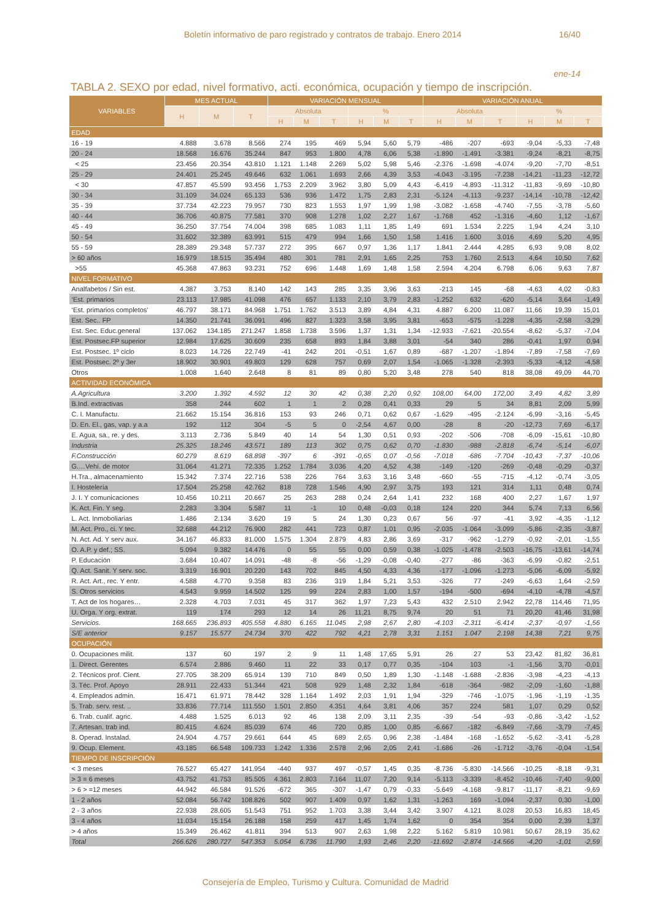Boletín informativo de paro registrado y contratos de trabajo. Enero 2014 16/40
ene-14
TABLA 2. SEXO por edad, nivel formativo, acti. económica, ocupación y tiempo de inscripción.
| VARIABLES | MES ACTUAL | | | VARIACIÓN MENSUAL | | | | | | VARIACIÓN ANUAL | | | | | |
| --- | --- | --- | --- | --- | --- | --- | --- | --- | --- | --- | --- | --- | --- | --- | --- |
| | H | M | T | Absoluta | | | % | | | Absoluta | | | % | | |
| | | | | H | M | T | H | M | T | H | M | T | H | M | T |
| EDAD | | | | | | | | | | | | | | | |
| 16 - 19 | 4.888 | 3.678 | 8.566 | 274 | 195 | 469 | 5,94 | 5,60 | 5,79 | -486 | -207 | -693 | -9,04 | -5,33 | -7,48 |
| 20 - 24 | 18.568 | 16.676 | 35.244 | 847 | 953 | 1.800 | 4,78 | 6,06 | 5,38 | -1.890 | -1.491 | -3.381 | -9,24 | -8,21 | -8,75 |
| < 25 | 23.456 | 20.354 | 43.810 | 1.121 | 1.148 | 2.269 | 5,02 | 5,98 | 5,46 | -2.376 | -1.698 | -4.074 | -9,20 | -7,70 | -8,51 |
| 25 - 29 | 24.401 | 25.245 | 49.646 | 632 | 1.061 | 1.693 | 2,66 | 4,39 | 3,53 | -4.043 | -3.195 | -7.238 | -14,21 | -11,23 | -12,72 |
| < 30 | 47.857 | 45.599 | 93.456 | 1.753 | 2.209 | 3.962 | 3,80 | 5,09 | 4,43 | -6.419 | -4.893 | -11.312 | -11,83 | -9,69 | -10,80 |
| 30 - 34 | 31.109 | 34.024 | 65.133 | 536 | 936 | 1.472 | 1,75 | 2,83 | 2,31 | -5.124 | -4.113 | -9.237 | -14,14 | -10,78 | -12,42 |
| 35 - 39 | 37.734 | 42.223 | 79.957 | 730 | 823 | 1.553 | 1,97 | 1,99 | 1,98 | -3.082 | -1.658 | -4.740 | -7,55 | -3,78 | -5,60 |
| 40 - 44 | 36.706 | 40.875 | 77.581 | 370 | 908 | 1.278 | 1,02 | 2,27 | 1,67 | -1.768 | 452 | -1.316 | -4,60 | 1,12 | -1,67 |
| 45 - 49 | 36.250 | 37.754 | 74.004 | 398 | 685 | 1.083 | 1,11 | 1,85 | 1,49 | 691 | 1.534 | 2.225 | 1,94 | 4,24 | 3,10 |
| 50 - 54 | 31.602 | 32.389 | 63.991 | 515 | 479 | 994 | 1,66 | 1,50 | 1,58 | 1.416 | 1.600 | 3.016 | 4,69 | 5,20 | 4,95 |
| 55 - 59 | 28.389 | 29.348 | 57.737 | 272 | 395 | 667 | 0,97 | 1,36 | 1,17 | 1.841 | 2.444 | 4.285 | 6,93 | 9,08 | 8,02 |
| > 60 años | 16.979 | 18.515 | 35.494 | 480 | 301 | 781 | 2,91 | 1,65 | 2,25 | 753 | 1.760 | 2.513 | 4,64 | 10,50 | 7,62 |
| >55 | 45.368 | 47.863 | 93.231 | 752 | 696 | 1.448 | 1,69 | 1,48 | 1,58 | 2.594 | 4.204 | 6.798 | 6,06 | 9,63 | 7,87 |
| NIVEL FORMATIVO | | | | | | | | | | | | | | | |
| Analfabetos / Sin est. | 4.387 | 3.753 | 8.140 | 142 | 143 | 285 | 3,35 | 3,96 | 3,63 | -213 | 145 | -68 | -4,63 | 4,02 | -0,83 |
| ‘Est. primarios | 23.113 | 17.985 | 41.098 | 476 | 657 | 1.133 | 2,10 | 3,79 | 2,83 | -1.252 | 632 | -620 | -5,14 | 3,64 | -1,49 |
| ‘Est. primarios completos' | 46.797 | 38.171 | 84.968 | 1.751 | 1.762 | 3.513 | 3,89 | 4,84 | 4,31 | 4.887 | 6.200 | 11.087 | 11,66 | 19,39 | 15,01 |
| Est. Sec.. FP | 14.350 | 21.741 | 36.091 | 496 | 827 | 1.323 | 3,58 | 3,95 | 3,81 | -653 | -575 | -1.228 | -4,35 | -2,58 | -3,29 |
| Est. Sec. Educ.general | 137.062 | 134.185 | 271.247 | 1.858 | 1.738 | 3.596 | 1,37 | 1,31 | 1,34 | -12.933 | -7.621 | -20.554 | -8,62 | -5,37 | -7,04 |
| Est. Postsec.FP superior | 12.984 | 17.625 | 30.609 | 235 | 658 | 893 | 1,84 | 3,88 | 3,01 | -54 | 340 | 286 | -0,41 | 1,97 | 0,94 |
| Est. Postsec. 1º ciclo | 8.023 | 14.726 | 22.749 | -41 | 242 | 201 | -0,51 | 1,67 | 0,89 | -687 | -1.207 | -1.894 | -7,89 | -7,58 | -7,69 |
| Est. Postsec. 2º y 3er | 18.902 | 30.901 | 49.803 | 129 | 628 | 757 | 0,69 | 2,07 | 1,54 | -1.065 | -1.328 | -2.393 | -5,33 | -4,12 | -4,58 |
| Otros | 1.008 | 1.640 | 2.648 | 8 | 81 | 89 | 0,80 | 5,20 | 3,48 | 278 | 540 | 818 | 38,08 | 49,09 | 44,70 |
| ACTIVIDAD ECONÓMICA | | | | | | | | | | | | | | | |
| A.Agricultura | 3.200 | 1.392 | 4.592 | 12 | 30 | 42 | 0,38 | 2,20 | 0,92 | 108,00 | 64,00 | 172,00 | 3,49 | 4,82 | 3,89 |
| B.Ind. extractivas | 358 | 244 | 602 | 1 | 1 | 2 | 0,28 | 0,41 | 0,33 | 29 | 5 | 34 | 8,81 | 2,09 | 5,99 |
| C. I. Manufactu. | 21.662 | 15.154 | 36.816 | 153 | 93 | 246 | 0,71 | 0,62 | 0,67 | -1.629 | -495 | -2.124 | -6,99 | -3,16 | -5,45 |
| D. En. El., gas, vap. y a.a | 192 | 112 | 304 | -5 | 5 | 0 | -2,54 | 4,67 | 0,00 | -28 | 8 | -20 | -12,73 | 7,69 | -6,17 |
| E. Agua, sa., re. y des. | 3.113 | 2.736 | 5.849 | 40 | 14 | 54 | 1,30 | 0,51 | 0,93 | -202 | -506 | -708 | -6,09 | -15,61 | -10,80 |
| Industria | 25.325 | 18.246 | 43.571 | 189 | 113 | 302 | 0,75 | 0,62 | 0,70 | -1.830 | -988 | -2.818 | -6,74 | -5,14 | -6,07 |
| F.Construcción | 60.279 | 8.619 | 68.898 | -397 | 6 | -391 | -0,65 | 0,07 | -0,56 | -7.018 | -686 | -7.704 | -10,43 | -7,37 | -10,06 |
| G.…Vehí. de motor | 31.064 | 41.271 | 72.335 | 1.252 | 1.784 | 3.036 | 4,20 | 4,52 | 4,38 | -149 | -120 | -269 | -0,48 | -0,29 | -0,37 |
| H.Tra., almacenamiento | 15.342 | 7.374 | 22.716 | 538 | 226 | 764 | 3,63 | 3,16 | 3,48 | -660 | -55 | -715 | -4,12 | -0,74 | -3,05 |
| I. Hostelería | 17.504 | 25.258 | 42.762 | 818 | 728 | 1.546 | 4,90 | 2,97 | 3,75 | 193 | 121 | 314 | 1,11 | 0,48 | 0,74 |
| J. I. Y comunicaciones | 10.456 | 10.211 | 20.667 | 25 | 263 | 288 | 0,24 | 2,64 | 1,41 | 232 | 168 | 400 | 2,27 | 1,67 | 1,97 |
| K. Act. Fin. Y seg. | 2.283 | 3.304 | 5.587 | 11 | -1 | 10 | 0,48 | -0,03 | 0,18 | 124 | 220 | 344 | 5,74 | 7,13 | 6,56 |
| L. Act. Inmoboliarias | 1.486 | 2.134 | 3.620 | 19 | 5 | 24 | 1,30 | 0,23 | 0,67 | 56 | -97 | -41 | 3,92 | -4,35 | -1,12 |
| M. Act. Pro., ci. Y tec. | 32.688 | 44.212 | 76.900 | 282 | 441 | 723 | 0,87 | 1,01 | 0,95 | -2.035 | -1.064 | -3.099 | -5,86 | -2,35 | -3,87 |
| N. Act. Ad. Y serv aux. | 34.167 | 46.833 | 81.000 | 1.575 | 1.304 | 2.879 | 4,83 | 2,86 | 3,69 | -317 | -962 | -1.279 | -0,92 | -2,01 | -1,55 |
| O. A.P. y def.; SS. | 5.094 | 9.382 | 14.476 | 0 | 55 | 55 | 0,00 | 0,59 | 0,38 | -1.025 | -1.478 | -2.503 | -16,75 | -13,61 | -14,74 |
| P. Educación | 3.684 | 10.407 | 14.091 | -48 | -8 | -56 | -1,29 | -0,08 | -0,40 | -277 | -86 | -363 | -6,99 | -0,82 | -2,51 |
| Q. Act. Sanit. Y serv. soc. | 3.319 | 16.901 | 20.220 | 143 | 702 | 845 | 4,50 | 4,33 | 4,36 | -177 | -1.096 | -1.273 | -5,06 | -6,09 | -5,92 |
| R. Act. Art., rec. Y entr. | 4.588 | 4.770 | 9.358 | 83 | 236 | 319 | 1,84 | 5,21 | 3,53 | -326 | 77 | -249 | -6,63 | 1,64 | -2,59 |
| S. Otros servicios | 4.543 | 9.959 | 14.502 | 125 | 99 | 224 | 2,83 | 1,00 | 1,57 | -194 | -500 | -694 | -4,10 | -4,78 | -4,57 |
| T. Act de los hogares… | 2.328 | 4.703 | 7.031 | 45 | 317 | 362 | 1,97 | 7,23 | 5,43 | 432 | 2.510 | 2.942 | 22,78 | 114,46 | 71,95 |
| U. Orga. Y org. extrat. | 119 | 174 | 293 | 12 | 14 | 26 | 11,21 | 8,75 | 9,74 | 20 | 51 | 71 | 20,20 | 41,46 | 31,98 |
| Servicios. | 168.665 | 236.893 | 405.558 | 4.880 | 6.165 | 11.045 | 2,98 | 2,67 | 2,80 | -4.103 | -2.311 | -6.414 | -2,37 | -0,97 | -1,56 |
| S/E anterior | 9.157 | 15.577 | 24.734 | 370 | 422 | 792 | 4,21 | 2,78 | 3,31 | 1.151 | 1.047 | 2.198 | 14,38 | 7,21 | 9,75 |
| OCUPACIÓN | | | | | | | | | | | | | | | |
| 0. Ocupaciones milit. | 137 | 60 | 197 | 2 | 9 | 11 | 1,48 | 17,65 | 5,91 | 26 | 27 | 53 | 23,42 | 81,82 | 36,81 |
| 1. Direct. Gerentes | 6.574 | 2.886 | 9.460 | 11 | 22 | 33 | 0,17 | 0,77 | 0,35 | -104 | 103 | -1 | -1,56 | 3,70 | -0,01 |
| 2. Técnicos prof. Cient. | 27.705 | 38.209 | 65.914 | 139 | 710 | 849 | 0,50 | 1,89 | 1,30 | -1.148 | -1.688 | -2.836 | -3,98 | -4,23 | -4,13 |
| 3. Téc. Prof. Apoyo | 28.911 | 22.433 | 51.344 | 421 | 508 | 929 | 1,48 | 2,32 | 1,84 | -618 | -364 | -982 | -2,09 | -1,60 | -1,88 |
| 4. Empleados admin. | 16.471 | 61.971 | 78.442 | 328 | 1.164 | 1.492 | 2,03 | 1,91 | 1,94 | -329 | -746 | -1.075 | -1,96 | -1,19 | -1,35 |
| 5. Trab. serv. rest. .. | 33.836 | 77.714 | 111.550 | 1.501 | 2.850 | 4.351 | 4,64 | 3,81 | 4,06 | 357 | 224 | 581 | 1,07 | 0,29 | 0,52 |
| 6. Trab. cualif. agric. | 4.488 | 1.525 | 6.013 | 92 | 46 | 138 | 2,09 | 3,11 | 2,35 | -39 | -54 | -93 | -0,86 | -3,42 | -1,52 |
| 7. Artesan. trab ind. | 80.415 | 4.624 | 85.039 | 674 | 46 | 720 | 0,85 | 1,00 | 0,85 | -6.667 | -182 | -6.849 | -7,66 | -3,79 | -7,45 |
| 8. Operad. Instalad. | 24.904 | 4.757 | 29.661 | 644 | 45 | 689 | 2,65 | 0,96 | 2,38 | -1.484 | -168 | -1.652 | -5,62 | -3,41 | -5,28 |
| 9. Ocup. Element. | 43.185 | 66.548 | 109.733 | 1.242 | 1.336 | 2.578 | 2,96 | 2,05 | 2,41 | -1.686 | -26 | -1.712 | -3,76 | -0,04 | -1,54 |
| TIEMPO DE INSCRIPCIÓN | | | | | | | | | | | | | | | |
| < 3 meses | 76.527 | 65.427 | 141.954 | -440 | 937 | 497 | -0,57 | 1,45 | 0,35 | -8.736 | -5.830 | -14.566 | -10,25 | -8,18 | -9,31 |
| > 3 = 6 meses | 43.752 | 41.753 | 85.505 | 4.361 | 2.803 | 7.164 | 11,07 | 7,20 | 9,14 | -5.113 | -3.339 | -8.452 | -10,46 | -7,40 | -9,00 |
| > 6 > =12 meses | 44.942 | 46.584 | 91.526 | -672 | 365 | -307 | -1,47 | 0,79 | -0,33 | -5.649 | -4.168 | -9.817 | -11,17 | -8,21 | -9,69 |
| 1 - 2 años | 52.084 | 56.742 | 108.826 | 502 | 907 | 1.409 | 0,97 | 1,62 | 1,31 | -1.263 | 169 | -1.094 | -2,37 | 0,30 | -1,00 |
| 2 - 3 años | 22.938 | 28.605 | 51.543 | 751 | 952 | 1.703 | 3,38 | 3,44 | 3,42 | 3.907 | 4.121 | 8.028 | 20,53 | 16,83 | 18,45 |
| 3 - 4 años | 11.034 | 15.154 | 26.188 | 158 | 259 | 417 | 1,45 | 1,74 | 1,62 | 0 | 354 | 354 | 0,00 | 2,39 | 1,37 |
| > 4 años | 15.349 | 26.462 | 41.811 | 394 | 513 | 907 | 2,63 | 1,98 | 2,22 | 5.162 | 5.819 | 10.981 | 50,67 | 28,19 | 35,62 |
| Total | 266.626 | 280.727 | 547.353 | 5.054 | 6.736 | 11.790 | 1,93 | 2,46 | 2,20 | -11.692 | -2.874 | -14.566 | -4,20 | -1,01 | -2,59 |
Consejería de Empleo, Turismo y Cultura. Comunidad de Madrid